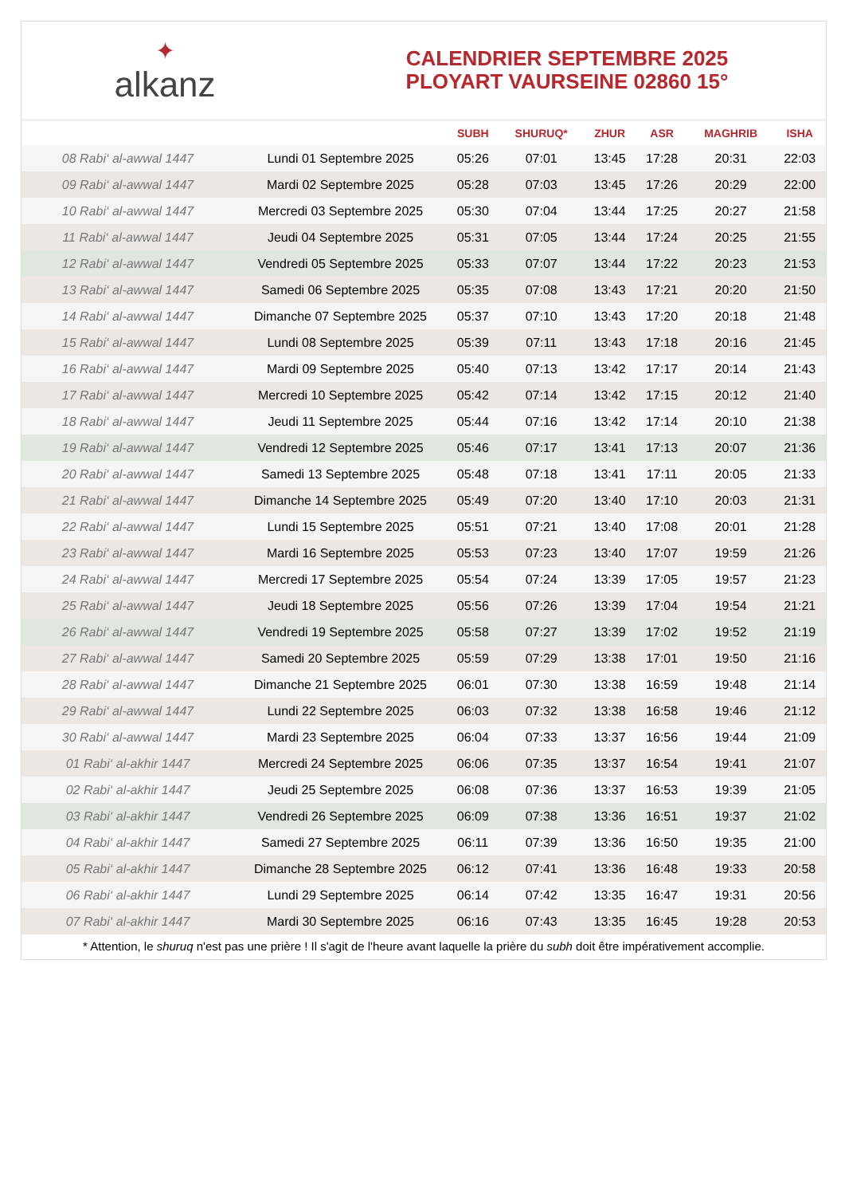✦
alkanz
CALENDRIER SEPTEMBRE 2025
PLOYART VAURSEINE 02860 15°
| | | SUBH | SHURUQ* | ZHUR | ASR | MAGHRIB | ISHA |
| --- | --- | --- | --- | --- | --- | --- | --- |
| 08 Rabi‘ al-awwal 1447 | Lundi 01 Septembre 2025 | 05:26 | 07:01 | 13:45 | 17:28 | 20:31 | 22:03 |
| 09 Rabi‘ al-awwal 1447 | Mardi 02 Septembre 2025 | 05:28 | 07:03 | 13:45 | 17:26 | 20:29 | 22:00 |
| 10 Rabi‘ al-awwal 1447 | Mercredi 03 Septembre 2025 | 05:30 | 07:04 | 13:44 | 17:25 | 20:27 | 21:58 |
| 11 Rabi‘ al-awwal 1447 | Jeudi 04 Septembre 2025 | 05:31 | 07:05 | 13:44 | 17:24 | 20:25 | 21:55 |
| 12 Rabi‘ al-awwal 1447 | Vendredi 05 Septembre 2025 | 05:33 | 07:07 | 13:44 | 17:22 | 20:23 | 21:53 |
| 13 Rabi‘ al-awwal 1447 | Samedi 06 Septembre 2025 | 05:35 | 07:08 | 13:43 | 17:21 | 20:20 | 21:50 |
| 14 Rabi‘ al-awwal 1447 | Dimanche 07 Septembre 2025 | 05:37 | 07:10 | 13:43 | 17:20 | 20:18 | 21:48 |
| 15 Rabi‘ al-awwal 1447 | Lundi 08 Septembre 2025 | 05:39 | 07:11 | 13:43 | 17:18 | 20:16 | 21:45 |
| 16 Rabi‘ al-awwal 1447 | Mardi 09 Septembre 2025 | 05:40 | 07:13 | 13:42 | 17:17 | 20:14 | 21:43 |
| 17 Rabi‘ al-awwal 1447 | Mercredi 10 Septembre 2025 | 05:42 | 07:14 | 13:42 | 17:15 | 20:12 | 21:40 |
| 18 Rabi‘ al-awwal 1447 | Jeudi 11 Septembre 2025 | 05:44 | 07:16 | 13:42 | 17:14 | 20:10 | 21:38 |
| 19 Rabi‘ al-awwal 1447 | Vendredi 12 Septembre 2025 | 05:46 | 07:17 | 13:41 | 17:13 | 20:07 | 21:36 |
| 20 Rabi‘ al-awwal 1447 | Samedi 13 Septembre 2025 | 05:48 | 07:18 | 13:41 | 17:11 | 20:05 | 21:33 |
| 21 Rabi‘ al-awwal 1447 | Dimanche 14 Septembre 2025 | 05:49 | 07:20 | 13:40 | 17:10 | 20:03 | 21:31 |
| 22 Rabi‘ al-awwal 1447 | Lundi 15 Septembre 2025 | 05:51 | 07:21 | 13:40 | 17:08 | 20:01 | 21:28 |
| 23 Rabi‘ al-awwal 1447 | Mardi 16 Septembre 2025 | 05:53 | 07:23 | 13:40 | 17:07 | 19:59 | 21:26 |
| 24 Rabi‘ al-awwal 1447 | Mercredi 17 Septembre 2025 | 05:54 | 07:24 | 13:39 | 17:05 | 19:57 | 21:23 |
| 25 Rabi‘ al-awwal 1447 | Jeudi 18 Septembre 2025 | 05:56 | 07:26 | 13:39 | 17:04 | 19:54 | 21:21 |
| 26 Rabi‘ al-awwal 1447 | Vendredi 19 Septembre 2025 | 05:58 | 07:27 | 13:39 | 17:02 | 19:52 | 21:19 |
| 27 Rabi‘ al-awwal 1447 | Samedi 20 Septembre 2025 | 05:59 | 07:29 | 13:38 | 17:01 | 19:50 | 21:16 |
| 28 Rabi‘ al-awwal 1447 | Dimanche 21 Septembre 2025 | 06:01 | 07:30 | 13:38 | 16:59 | 19:48 | 21:14 |
| 29 Rabi‘ al-awwal 1447 | Lundi 22 Septembre 2025 | 06:03 | 07:32 | 13:38 | 16:58 | 19:46 | 21:12 |
| 30 Rabi‘ al-awwal 1447 | Mardi 23 Septembre 2025 | 06:04 | 07:33 | 13:37 | 16:56 | 19:44 | 21:09 |
| 01 Rabi‘ al-akhir 1447 | Mercredi 24 Septembre 2025 | 06:06 | 07:35 | 13:37 | 16:54 | 19:41 | 21:07 |
| 02 Rabi‘ al-akhir 1447 | Jeudi 25 Septembre 2025 | 06:08 | 07:36 | 13:37 | 16:53 | 19:39 | 21:05 |
| 03 Rabi‘ al-akhir 1447 | Vendredi 26 Septembre 2025 | 06:09 | 07:38 | 13:36 | 16:51 | 19:37 | 21:02 |
| 04 Rabi‘ al-akhir 1447 | Samedi 27 Septembre 2025 | 06:11 | 07:39 | 13:36 | 16:50 | 19:35 | 21:00 |
| 05 Rabi‘ al-akhir 1447 | Dimanche 28 Septembre 2025 | 06:12 | 07:41 | 13:36 | 16:48 | 19:33 | 20:58 |
| 06 Rabi‘ al-akhir 1447 | Lundi 29 Septembre 2025 | 06:14 | 07:42 | 13:35 | 16:47 | 19:31 | 20:56 |
| 07 Rabi‘ al-akhir 1447 | Mardi 30 Septembre 2025 | 06:16 | 07:43 | 13:35 | 16:45 | 19:28 | 20:53 |
* Attention, le shuruq n'est pas une prière ! Il s'agit de l'heure avant laquelle la prière du subh doit être impérativement accomplie.